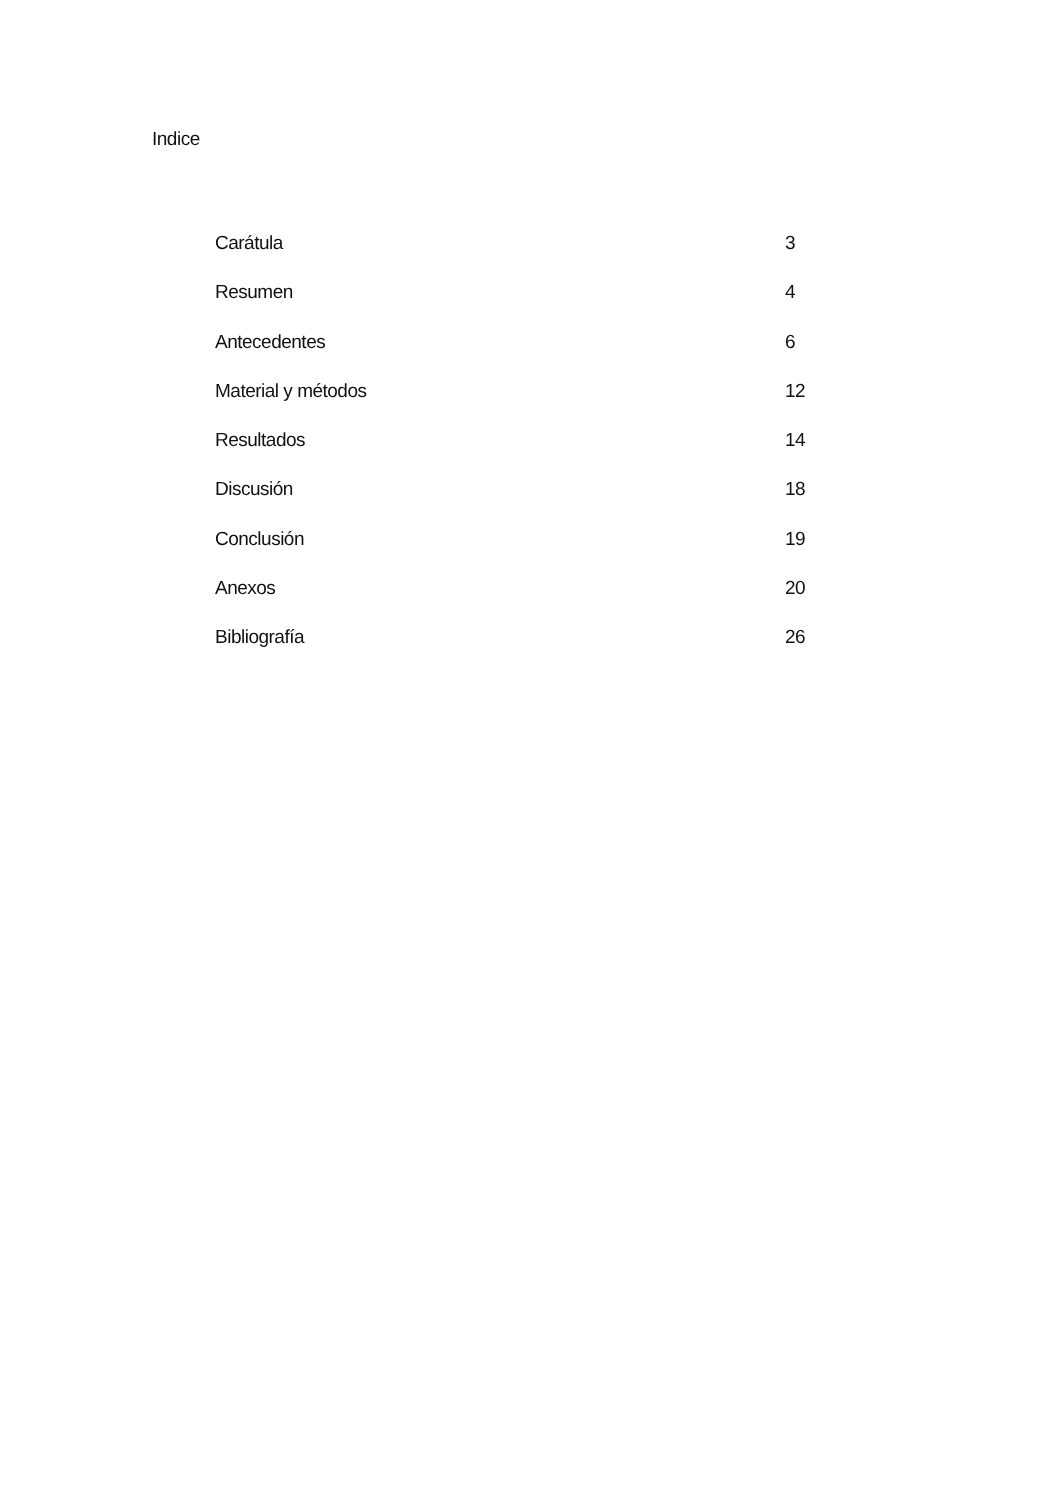Indice
Carátula 3
Resumen 4
Antecedentes 6
Material y métodos 12
Resultados 14
Discusión 18
Conclusión 19
Anexos 20
Bibliografía 26